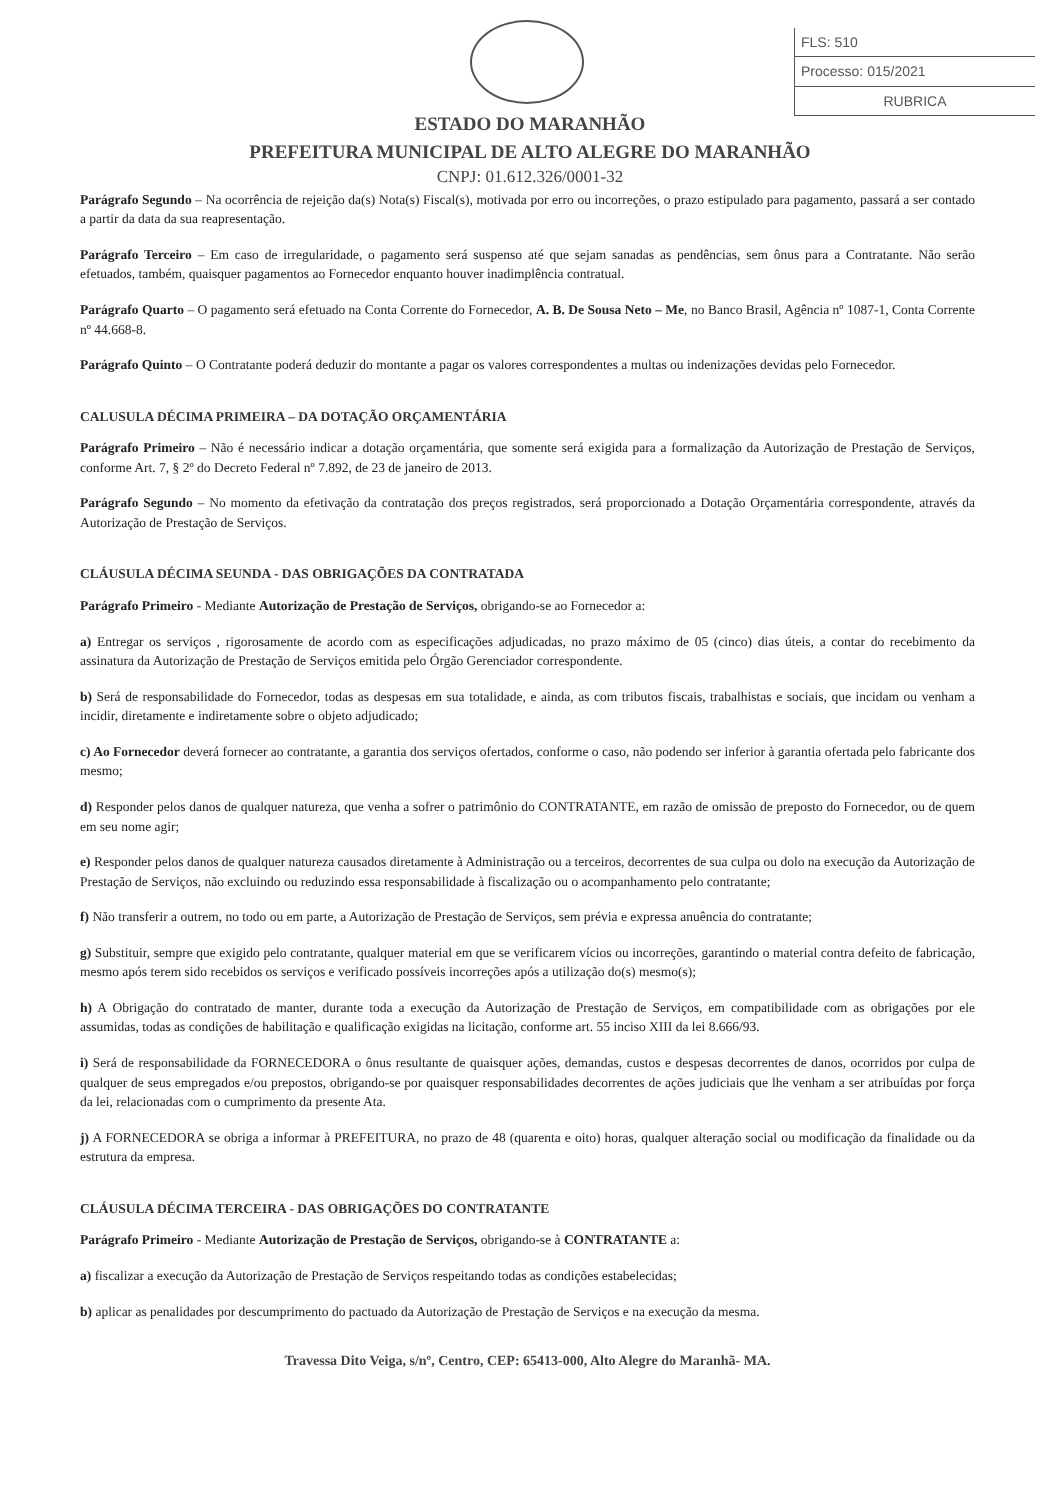FLS: 510
Processo: 015/2021
RUBRICA
ESTADO DO MARANHÃO
PREFEITURA MUNICIPAL DE ALTO ALEGRE DO MARANHÃO
CNPJ: 01.612.326/0001-32
Parágrafo Segundo – Na ocorrência de rejeição da(s) Nota(s) Fiscal(s), motivada por erro ou incorreções, o prazo estipulado para pagamento, passará a ser contado a partir da data da sua reapresentação.
Parágrafo Terceiro – Em caso de irregularidade, o pagamento será suspenso até que sejam sanadas as pendências, sem ônus para a Contratante. Não serão efetuados, também, quaisquer pagamentos ao Fornecedor enquanto houver inadimplência contratual.
Parágrafo Quarto – O pagamento será efetuado na Conta Corrente do Fornecedor, A. B. De Sousa Neto – Me, no Banco Brasil, Agência nº 1087-1, Conta Corrente nº 44.668-8.
Parágrafo Quinto – O Contratante poderá deduzir do montante a pagar os valores correspondentes a multas ou indenizações devidas pelo Fornecedor.
CALUSULA DÉCIMA PRIMEIRA – DA DOTAÇÃO ORÇAMENTÁRIA
Parágrafo Primeiro – Não é necessário indicar a dotação orçamentária, que somente será exigida para a formalização da Autorização de Prestação de Serviços, conforme Art. 7, § 2º do Decreto Federal nº 7.892, de 23 de janeiro de 2013.
Parágrafo Segundo – No momento da efetivação da contratação dos preços registrados, será proporcionado a Dotação Orçamentária correspondente, através da Autorização de Prestação de Serviços.
CLÁUSULA DÉCIMA SEUNDA - DAS OBRIGAÇÕES DA CONTRATADA
Parágrafo Primeiro - Mediante Autorização de Prestação de Serviços, obrigando-se ao Fornecedor a:
a) Entregar os serviços , rigorosamente de acordo com as especificações adjudicadas, no prazo máximo de 05 (cinco) dias úteis, a contar do recebimento da assinatura da Autorização de Prestação de Serviços emitida pelo Órgão Gerenciador correspondente.
b) Será de responsabilidade do Fornecedor, todas as despesas em sua totalidade, e ainda, as com tributos fiscais, trabalhistas e sociais, que incidam ou venham a incidir, diretamente e indiretamente sobre o objeto adjudicado;
c) Ao Fornecedor deverá fornecer ao contratante, a garantia dos serviços ofertados, conforme o caso, não podendo ser inferior à garantia ofertada pelo fabricante dos mesmo;
d) Responder pelos danos de qualquer natureza, que venha a sofrer o patrimônio do CONTRATANTE, em razão de omissão de preposto do Fornecedor, ou de quem em seu nome agir;
e) Responder pelos danos de qualquer natureza causados diretamente à Administração ou a terceiros, decorrentes de sua culpa ou dolo na execução da Autorização de Prestação de Serviços, não excluindo ou reduzindo essa responsabilidade à fiscalização ou o acompanhamento pelo contratante;
f) Não transferir a outrem, no todo ou em parte, a Autorização de Prestação de Serviços, sem prévia e expressa anuência do contratante;
g) Substituir, sempre que exigido pelo contratante, qualquer material em que se verificarem vícios ou incorreções, garantindo o material contra defeito de fabricação, mesmo após terem sido recebidos os serviços e verificado possíveis incorreções após a utilização do(s) mesmo(s);
h) A Obrigação do contratado de manter, durante toda a execução da Autorização de Prestação de Serviços, em compatibilidade com as obrigações por ele assumidas, todas as condições de habilitação e qualificação exigidas na licitação, conforme art. 55 inciso XIII da lei 8.666/93.
i) Será de responsabilidade da FORNECEDORA o ônus resultante de quaisquer ações, demandas, custos e despesas decorrentes de danos, ocorridos por culpa de qualquer de seus empregados e/ou prepostos, obrigando-se por quaisquer responsabilidades decorrentes de ações judiciais que lhe venham a ser atribuídas por força da lei, relacionadas com o cumprimento da presente Ata.
j) A FORNECEDORA se obriga a informar à PREFEITURA, no prazo de 48 (quarenta e oito) horas, qualquer alteração social ou modificação da finalidade ou da estrutura da empresa.
CLÁUSULA DÉCIMA TERCEIRA - DAS OBRIGAÇÕES DO CONTRATANTE
Parágrafo Primeiro - Mediante Autorização de Prestação de Serviços, obrigando-se à CONTRATANTE a:
a) fiscalizar a execução da Autorização de Prestação de Serviços respeitando todas as condições estabelecidas;
b) aplicar as penalidades por descumprimento do pactuado da Autorização de Prestação de Serviços e na execução da mesma.
Travessa Dito Veiga, s/nº, Centro, CEP: 65413-000, Alto Alegre do Maranhã- MA.